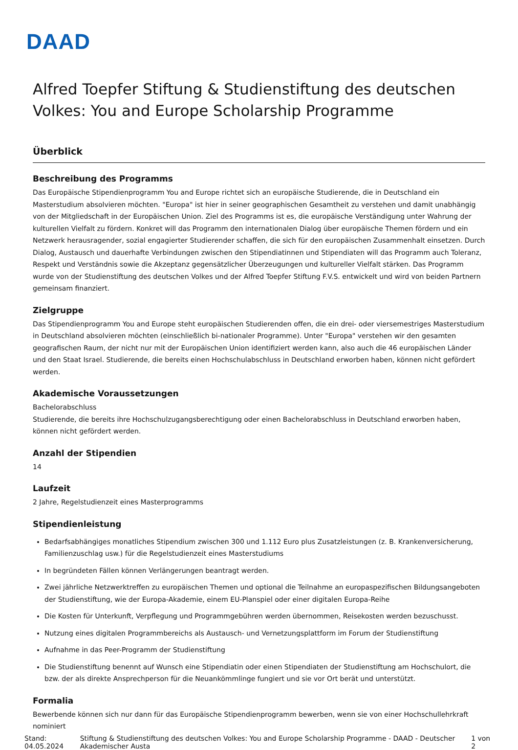DAAD
Alfred Toepfer Stiftung & Studienstiftung des deutschen Volkes: You and Europe Scholarship Programme
Überblick
Beschreibung des Programms
Das Europäische Stipendienprogramm You and Europe richtet sich an europäische Studierende, die in Deutschland ein Masterstudium absolvieren möchten. "Europa" ist hier in seiner geographischen Gesamtheit zu verstehen und damit unabhängig von der Mitgliedschaft in der Europäischen Union. Ziel des Programms ist es, die europäische Verständigung unter Wahrung der kulturellen Vielfalt zu fördern. Konkret will das Programm den internationalen Dialog über europäische Themen fördern und ein Netzwerk herausragender, sozial engagierter Studierender schaffen, die sich für den europäischen Zusammenhalt einsetzen. Durch Dialog, Austausch und dauerhafte Verbindungen zwischen den Stipendiatinnen und Stipendiaten will das Programm auch Toleranz, Respekt und Verständnis sowie die Akzeptanz gegensätzlicher Überzeugungen und kultureller Vielfalt stärken. Das Programm wurde von der Studienstiftung des deutschen Volkes und der Alfred Toepfer Stiftung F.V.S. entwickelt und wird von beiden Partnern gemeinsam finanziert.
Zielgruppe
Das Stipendienprogramm You and Europe steht europäischen Studierenden offen, die ein drei- oder viersemestriges Masterstudium in Deutschland absolvieren möchten (einschließlich bi-nationaler Programme). Unter "Europa" verstehen wir den gesamten geografischen Raum, der nicht nur mit der Europäischen Union identifiziert werden kann, also auch die 46 europäischen Länder und den Staat Israel. Studierende, die bereits einen Hochschulabschluss in Deutschland erworben haben, können nicht gefördert werden.
Akademische Voraussetzungen
Bachelorabschluss
Studierende, die bereits ihre Hochschulzugangsberechtigung oder einen Bachelorabschluss in Deutschland erworben haben, können nicht gefördert werden.
Anzahl der Stipendien
14
Laufzeit
2 Jahre, Regelstudienzeit eines Masterprogramms
Stipendienleistung
Bedarfsabhängiges monatliches Stipendium zwischen 300 und 1.112 Euro plus Zusatzleistungen (z. B. Krankenversicherung, Familienzuschlag usw.) für die Regelstudienzeit eines Masterstudiums
In begründeten Fällen können Verlängerungen beantragt werden.
Zwei jährliche Netzwerktreffen zu europäischen Themen und optional die Teilnahme an europaspezifischen Bildungsangeboten der Studienstiftung, wie der Europa-Akademie, einem EU-Planspiel oder einer digitalen Europa-Reihe
Die Kosten für Unterkunft, Verpflegung und Programmgebühren werden übernommen, Reisekosten werden bezuschusst.
Nutzung eines digitalen Programmbereichs als Austausch- und Vernetzungsplattform im Forum der Studienstiftung
Aufnahme in das Peer-Programm der Studienstiftung
Die Studienstiftung benennt auf Wunsch eine Stipendiatin oder einen Stipendiaten der Studienstiftung am Hochschulort, die bzw. der als direkte Ansprechperson für die Neuankömmlinge fungiert und sie vor Ort berät und unterstützt.
Formalia
Bewerbende können sich nur dann für das Europäische Stipendienprogramm bewerben, wenn sie von einer Hochschullehrkraft nominiert
Stand: 04.05.2024 Stiftung & Studienstiftung des deutschen Volkes: You and Europe Scholarship Programme - DAAD - Deutscher Akademischer Austa 1 von 2